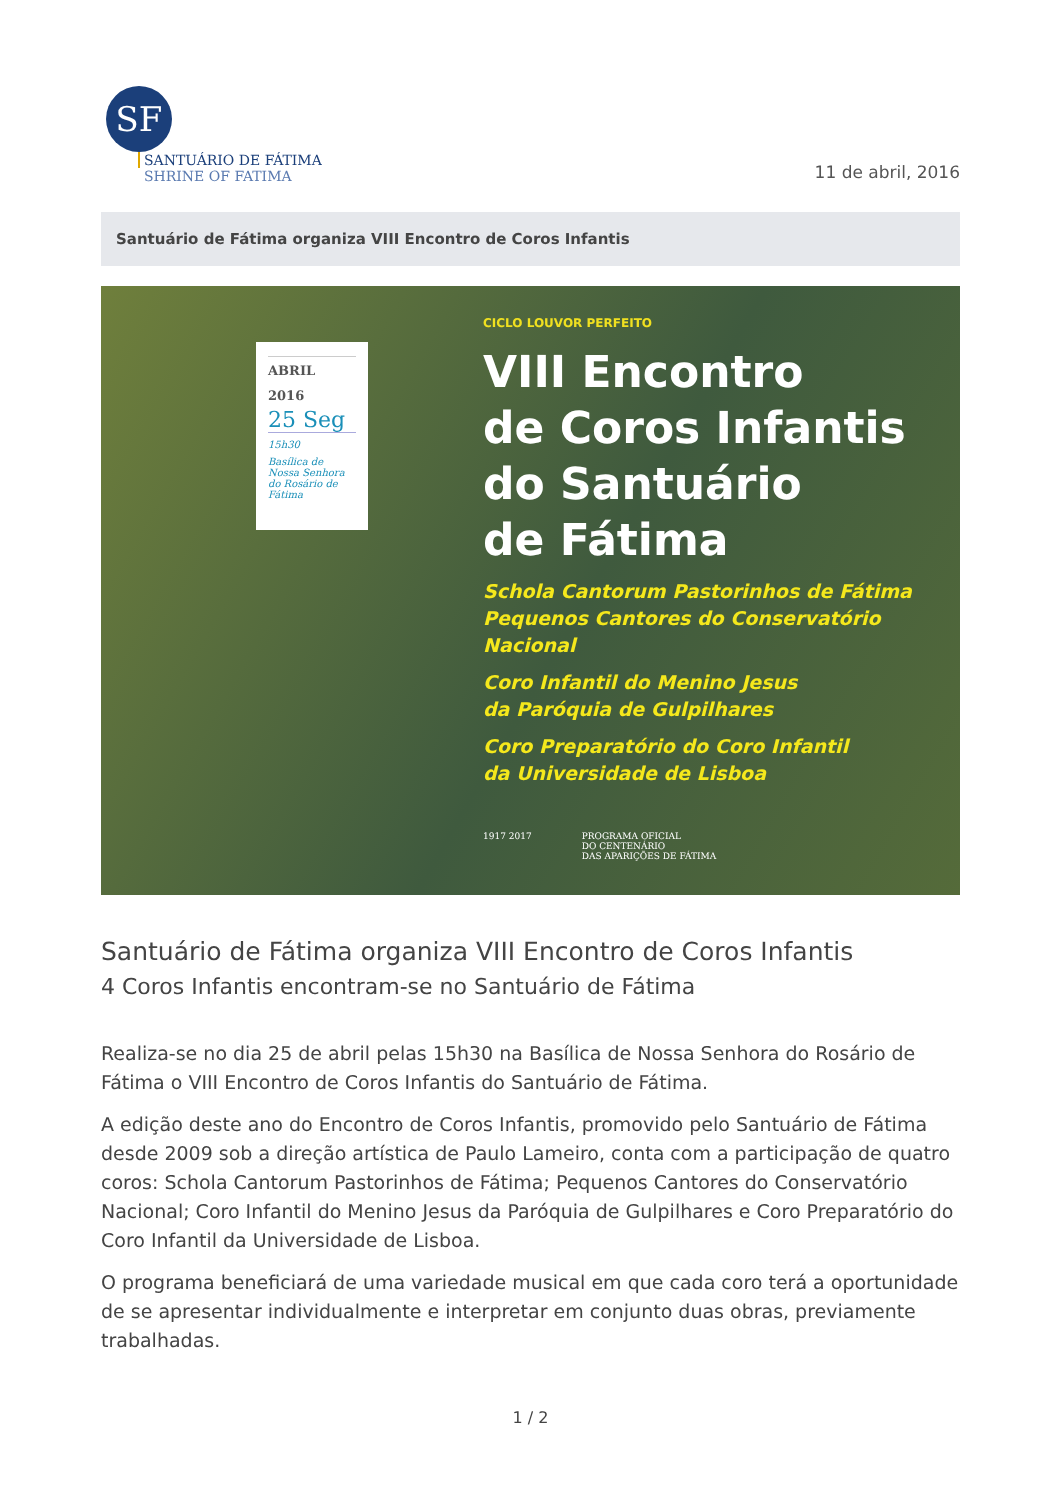SF
SANTUÁRIO DE FÁTIMA
SHRINE OF FATIMA
11 de abril, 2016
Santuário de Fátima organiza VIII Encontro de Coros Infantis
ABRIL
2016
25 Seg
15h30
Basílica de Nossa Senhora do Rosário de Fátima
CICLO LOUVOR PERFEITO
VIII Encontro
de Coros Infantis
do Santuário
de Fátima
Schola Cantorum Pastorinhos de Fátima
Pequenos Cantores do Conservatório Nacional
Coro Infantil do Menino Jesus
da Paróquia de Gulpilhares
Coro Preparatório do Coro Infantil
da Universidade de Lisboa
1917 2017 PROGRAMA OFICIAL
DO CENTENÁRIO
DAS APARIÇÕES DE FÁTIMA
Santuário de Fátima organiza VIII Encontro de Coros Infantis
4 Coros Infantis encontram-se no Santuário de Fátima
Realiza-se no dia 25 de abril pelas 15h30 na Basílica de Nossa Senhora do Rosário de Fátima o VIII Encontro de Coros Infantis do Santuário de Fátima.
A edição deste ano do Encontro de Coros Infantis, promovido pelo Santuário de Fátima desde 2009 sob a direção artística de Paulo Lameiro, conta com a participação de quatro coros: Schola Cantorum Pastorinhos de Fátima; Pequenos Cantores do Conservatório Nacional; Coro Infantil do Menino Jesus da Paróquia de Gulpilhares e Coro Preparatório do Coro Infantil da Universidade de Lisboa.
O programa beneficiará de uma variedade musical em que cada coro terá a oportunidade de se apresentar individualmente e interpretar em conjunto duas obras, previamente trabalhadas.
1 / 2